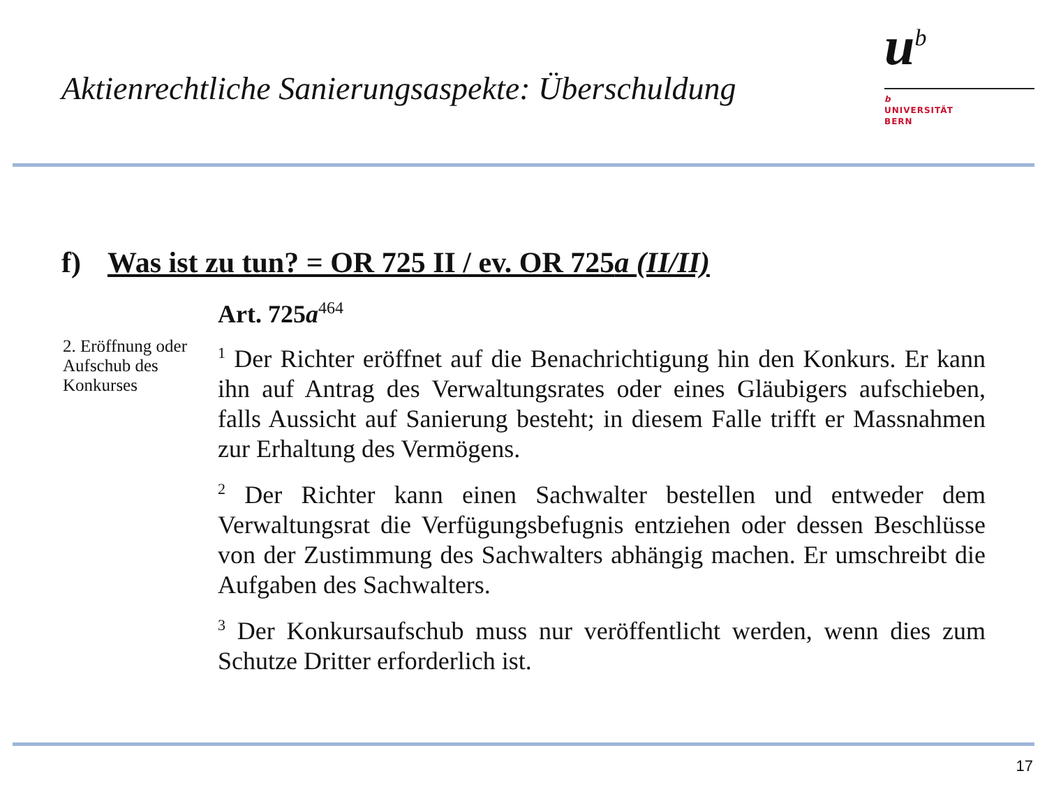Aktienrechtliche Sanierungsaspekte: Überschuldung
u<sup>b</sup>
b
UNIVERSITÄT
BERN
f) Was ist zu tun? = OR 725 II / ev. OR 725a (II/II)
2. Eröffnung oder Aufschub des Konkurses
Art. 725a<sup>464</sup>
<sup>1</sup> Der Richter eröffnet auf die Benachrichtigung hin den Konkurs. Er kann ihn auf Antrag des Verwaltungsrates oder eines Gläubigers aufschieben, falls Aussicht auf Sanierung besteht; in diesem Falle trifft er Massnahmen zur Erhaltung des Vermögens.
<sup>2</sup> Der Richter kann einen Sachwalter bestellen und entweder dem Verwaltungsrat die Verfügungsbefugnis entziehen oder dessen Beschlüsse von der Zustimmung des Sachwalters abhängig machen. Er umschreibt die Aufgaben des Sachwalters.
<sup>3</sup> Der Konkursaufschub muss nur veröffentlicht werden, wenn dies zum Schutze Dritter erforderlich ist.
17